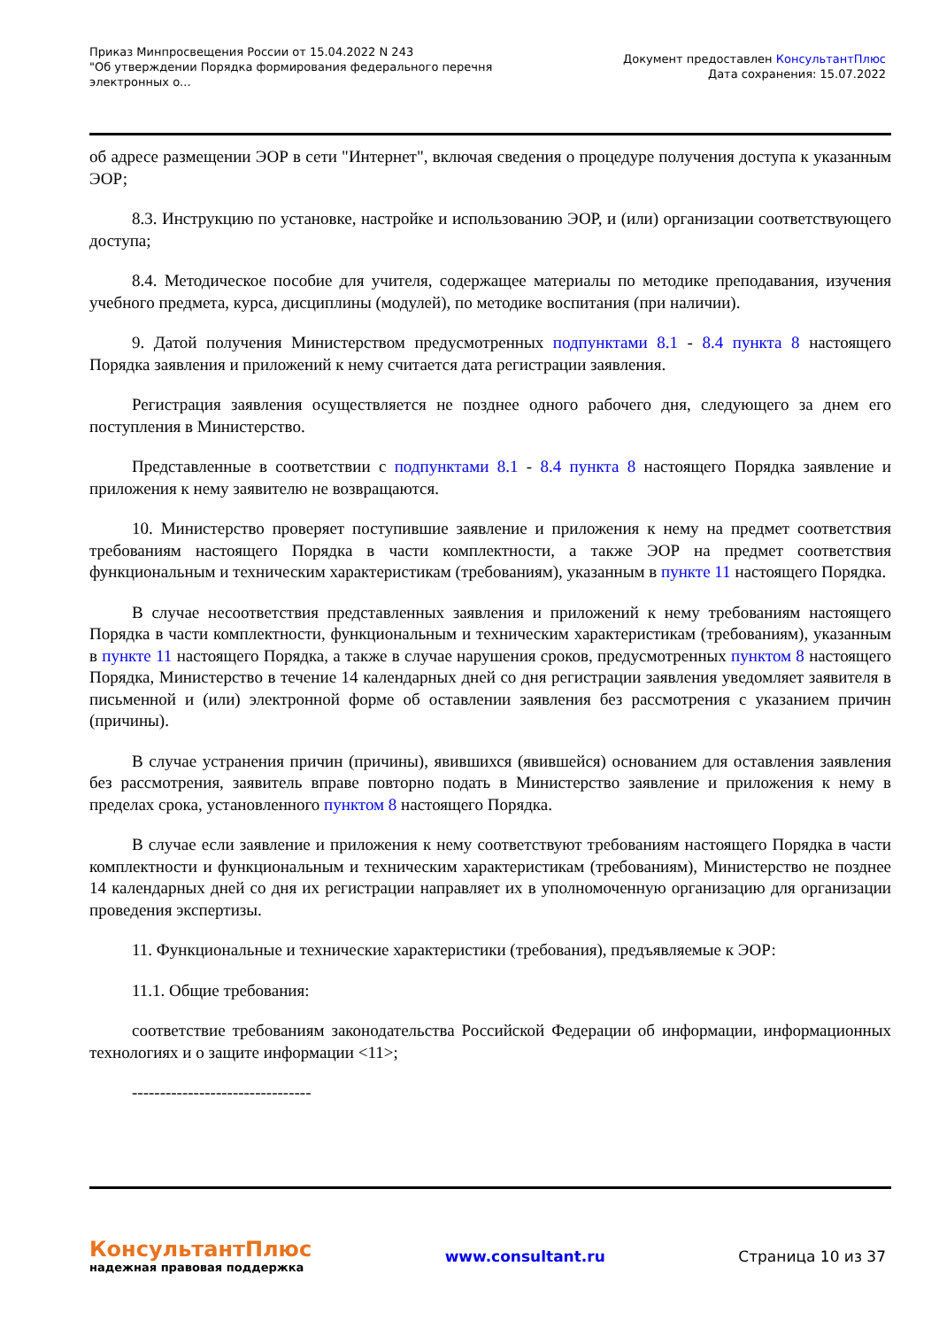Приказ Минпросвещения России от 15.04.2022 N 243
"Об утверждении Порядка формирования федерального перечня
электронных о...
Документ предоставлен КонсультантПлюс
Дата сохранения: 15.07.2022
об адресе размещении ЭОР в сети "Интернет", включая сведения о процедуре получения доступа к указанным ЭОР;
8.3. Инструкцию по установке, настройке и использованию ЭОР, и (или) организации соответствующего доступа;
8.4. Методическое пособие для учителя, содержащее материалы по методике преподавания, изучения учебного предмета, курса, дисциплины (модулей), по методике воспитания (при наличии).
9. Датой получения Министерством предусмотренных подпунктами 8.1 - 8.4 пункта 8 настоящего Порядка заявления и приложений к нему считается дата регистрации заявления.
Регистрация заявления осуществляется не позднее одного рабочего дня, следующего за днем его поступления в Министерство.
Представленные в соответствии с подпунктами 8.1 - 8.4 пункта 8 настоящего Порядка заявление и приложения к нему заявителю не возвращаются.
10. Министерство проверяет поступившие заявление и приложения к нему на предмет соответствия требованиям настоящего Порядка в части комплектности, а также ЭОР на предмет соответствия функциональным и техническим характеристикам (требованиям), указанным в пункте 11 настоящего Порядка.
В случае несоответствия представленных заявления и приложений к нему требованиям настоящего Порядка в части комплектности, функциональным и техническим характеристикам (требованиям), указанным в пункте 11 настоящего Порядка, а также в случае нарушения сроков, предусмотренных пунктом 8 настоящего Порядка, Министерство в течение 14 календарных дней со дня регистрации заявления уведомляет заявителя в письменной и (или) электронной форме об оставлении заявления без рассмотрения с указанием причин (причины).
В случае устранения причин (причины), явившихся (явившейся) основанием для оставления заявления без рассмотрения, заявитель вправе повторно подать в Министерство заявление и приложения к нему в пределах срока, установленного пунктом 8 настоящего Порядка.
В случае если заявление и приложения к нему соответствуют требованиям настоящего Порядка в части комплектности и функциональным и техническим характеристикам (требованиям), Министерство не позднее 14 календарных дней со дня их регистрации направляет их в уполномоченную организацию для организации проведения экспертизы.
11. Функциональные и технические характеристики (требования), предъявляемые к ЭОР:
11.1. Общие требования:
соответствие требованиям законодательства Российской Федерации об информации, информационных технологиях и о защите информации <11>;
--------------------------------
КонсультантПлюс
надежная правовая поддержка
www.consultant.ru Страница 10 из 37